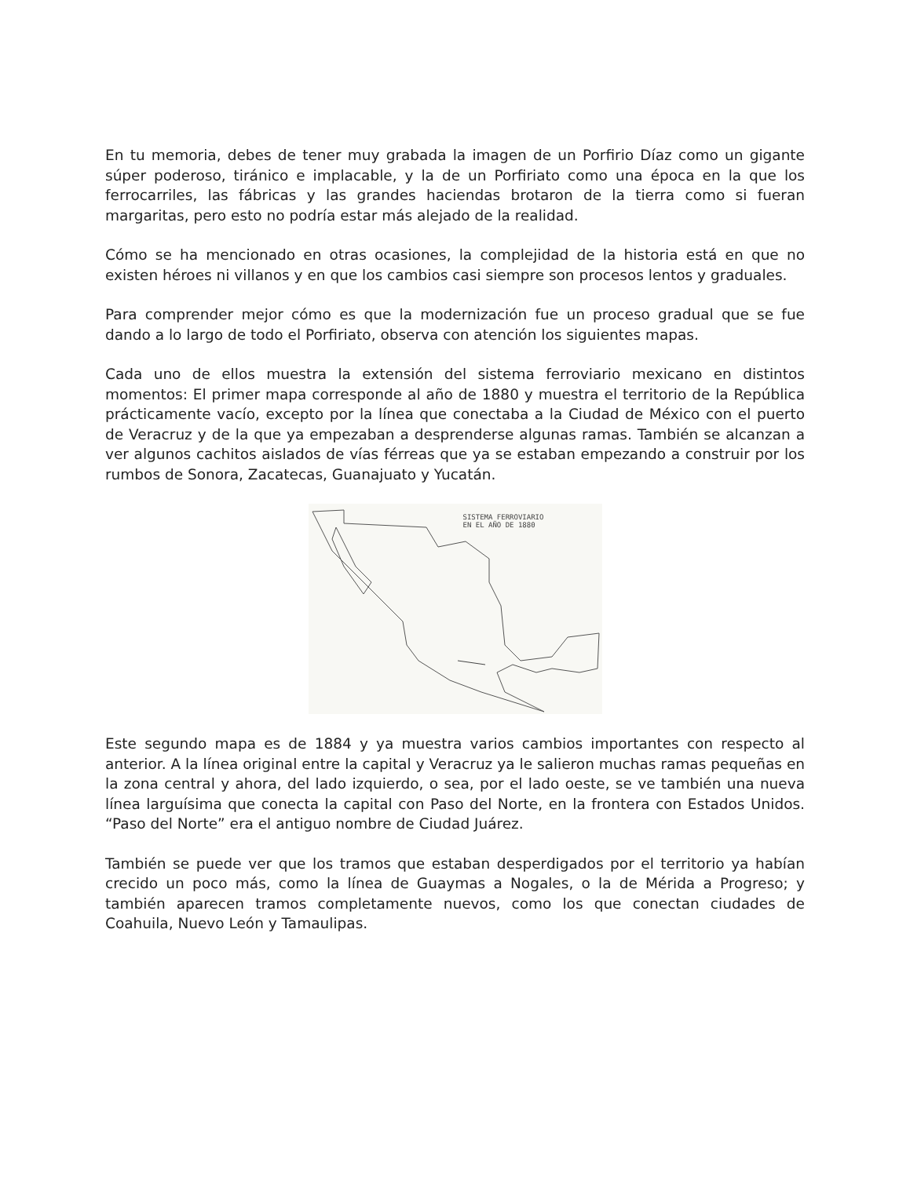En tu memoria, debes de tener muy grabada la imagen de un Porfirio Díaz como un gigante súper poderoso, tiránico e implacable, y la de un Porfiriato como una época en la que los ferrocarriles, las fábricas y las grandes haciendas brotaron de la tierra como si fueran margaritas, pero esto no podría estar más alejado de la realidad.
Cómo se ha mencionado en otras ocasiones, la complejidad de la historia está en que no existen héroes ni villanos y en que los cambios casi siempre son procesos lentos y graduales.
Para comprender mejor cómo es que la modernización fue un proceso gradual que se fue dando a lo largo de todo el Porfiriato, observa con atención los siguientes mapas.
Cada uno de ellos muestra la extensión del sistema ferroviario mexicano en distintos momentos: El primer mapa corresponde al año de 1880 y muestra el territorio de la República prácticamente vacío, excepto por la línea que conectaba a la Ciudad de México con el puerto de Veracruz y de la que ya empezaban a desprenderse algunas ramas. También se alcanzan a ver algunos cachitos aislados de vías férreas que ya se estaban empezando a construir por los rumbos de Sonora, Zacatecas, Guanajuato y Yucatán.
SISTEMA FERROVIARIO
EN EL AÑO DE 1880
Este segundo mapa es de 1884 y ya muestra varios cambios importantes con respecto al anterior. A la línea original entre la capital y Veracruz ya le salieron muchas ramas pequeñas en la zona central y ahora, del lado izquierdo, o sea, por el lado oeste, se ve también una nueva línea larguísima que conecta la capital con Paso del Norte, en la frontera con Estados Unidos. “Paso del Norte” era el antiguo nombre de Ciudad Juárez.
También se puede ver que los tramos que estaban desperdigados por el territorio ya habían crecido un poco más, como la línea de Guaymas a Nogales, o la de Mérida a Progreso; y también aparecen tramos completamente nuevos, como los que conectan ciudades de Coahuila, Nuevo León y Tamaulipas.